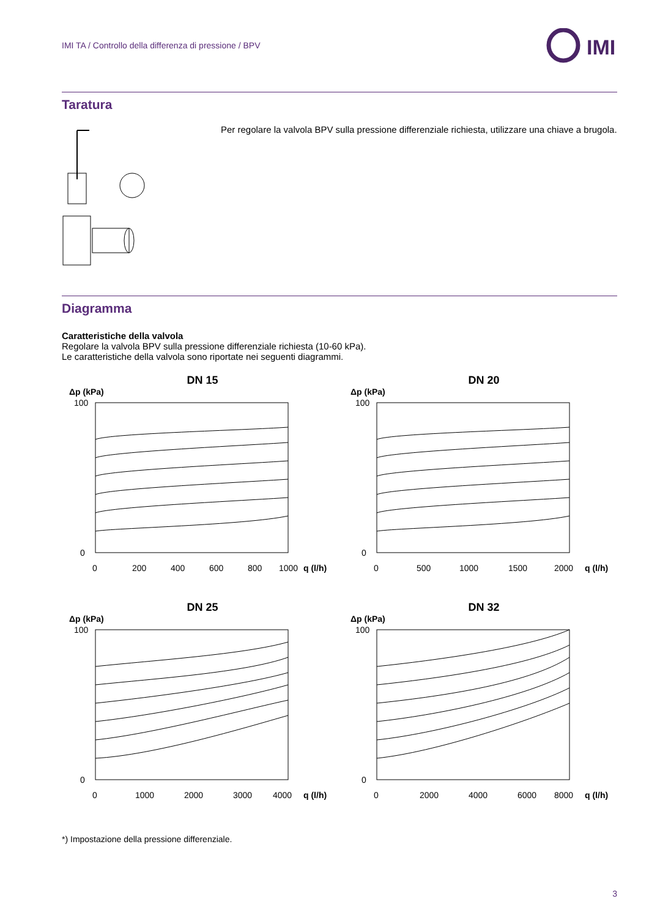IMI TA / Controllo della differenza di pressione / BPV
IMI
Taratura
Per regolare la valvola BPV sulla pressione differenziale richiesta, utilizzare una chiave a brugola.
Diagramma
Caratteristiche della valvola
Regolare la valvola BPV sulla pressione differenziale richiesta (10-60 kPa).
Le caratteristiche della valvola sono riportate nei seguenti diagrammi.
DN 15
Δp (kPa)
100
0
0
200
400
600
800
1000
q (l/h)
DN 20
Δp (kPa)
100
0
0
500
1000
1500
2000
q (l/h)
DN 25
Δp (kPa)
100
0
0
1000
2000
3000
4000
q (l/h)
DN 32
Δp (kPa)
100
0
0
2000
4000
6000
8000
q (l/h)
*) Impostazione della pressione differenziale.
3